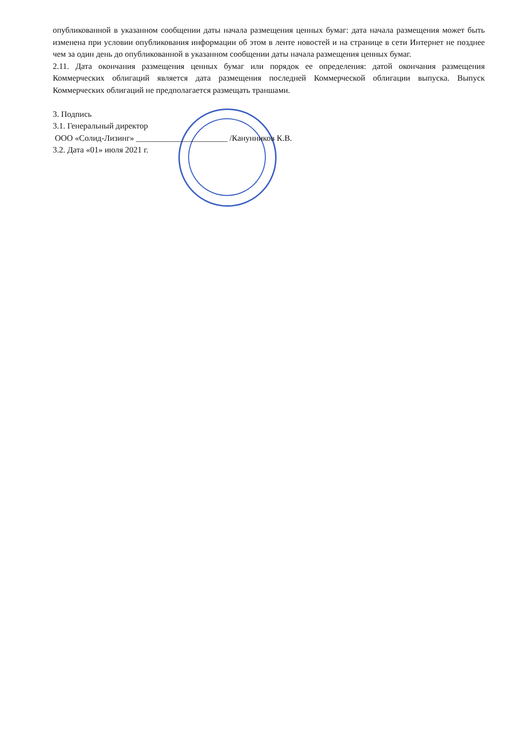опубликованной в указанном сообщении даты начала размещения ценных бумаг: дата начала размещения может быть изменена при условии опубликования информации об этом в ленте новостей и на странице в сети Интернет не позднее чем за один день до опубликованной в указанном сообщении даты начала размещения ценных бумаг.
2.11. Дата окончания размещения ценных бумаг или порядок ее определения: датой окончания размещения Коммерческих облигаций является дата размещения последней Коммерческой облигации выпуска. Выпуск Коммерческих облигаций не предполагается размещать траншами.
3. Подпись
3.1. Генеральный директор
ООО «Солид-Лизинг» ______________________ /Канунников К.В.
3.2. Дата «01» июля 2021 г.